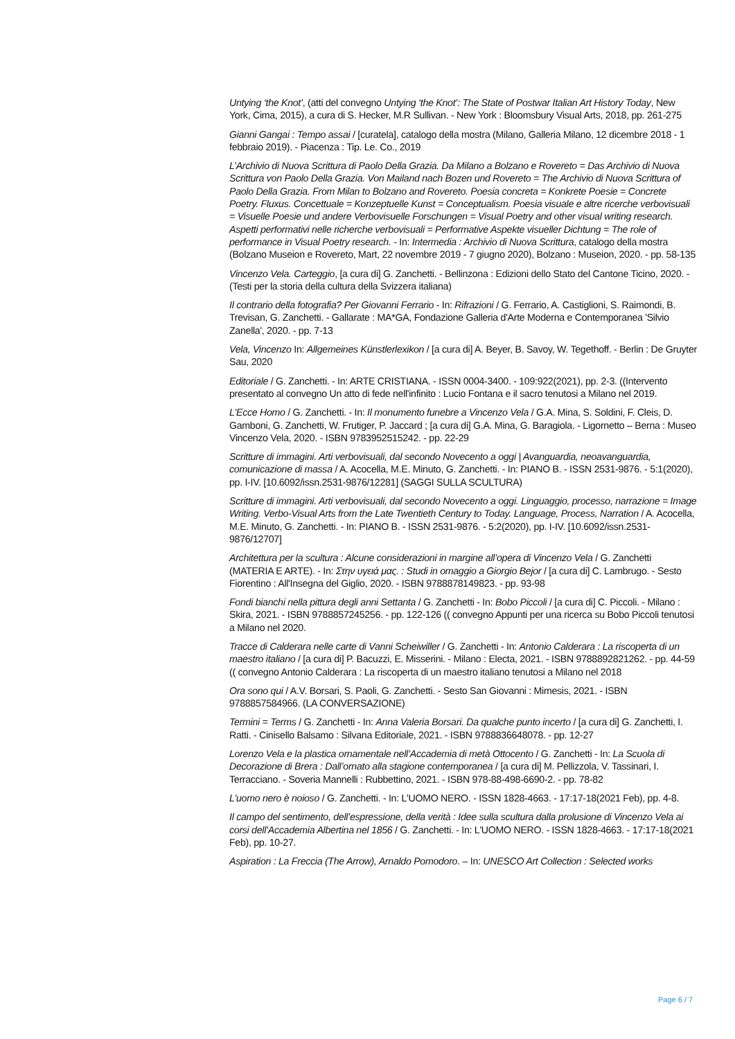Untying ‘the Knot’, (atti del convegno Untying ‘the Knot’: The State of Postwar Italian Art History Today, New York, Cima, 2015), a cura di S. Hecker, M.R Sullivan. - New York : Bloomsbury Visual Arts, 2018, pp. 261-275
Gianni Gangai : Tempo assai / [curatela], catalogo della mostra (Milano, Galleria Milano, 12 dicembre 2018 - 1 febbraio 2019). - Piacenza : Tip. Le. Co., 2019
L’Archivio di Nuova Scrittura di Paolo Della Grazia. Da Milano a Bolzano e Rovereto = Das Archivio di Nuova Scrittura von Paolo Della Grazia. Von Mailand nach Bozen und Rovereto = The Archivio di Nuova Scrittura of Paolo Della Grazia. From Milan to Bolzano and Rovereto. Poesia concreta = Konkrete Poesie = Concrete Poetry. Fluxus. Concettuale = Konzeptuelle Kunst = Conceptualism. Poesia visuale e altre ricerche verbovisuali = Visuelle Poesie und andere Verbovisuelle Forschungen = Visual Poetry and other visual writing research. Aspetti performativi nelle richerche verbovisuali = Performative Aspekte visueller Dichtung = The role of performance in Visual Poetry research. - In: Intermedia : Archivio di Nuova Scrittura, catalogo della mostra (Bolzano Museion e Rovereto, Mart, 22 novembre 2019 - 7 giugno 2020), Bolzano : Museion, 2020. - pp. 58-135
Vincenzo Vela. Carteggio, [a cura di] G. Zanchetti. - Bellinzona : Edizioni dello Stato del Cantone Ticino, 2020. - (Testi per la storia della cultura della Svizzera italiana)
Il contrario della fotografia? Per Giovanni Ferrario - In: Rifrazioni / G. Ferrario, A. Castiglioni, S. Raimondi, B. Trevisan, G. Zanchetti. - Gallarate : MA*GA, Fondazione Galleria d'Arte Moderna e Contemporanea 'Silvio Zanella', 2020. - pp. 7-13
Vela, Vincenzo In: Allgemeines Künstlerlexikon / [a cura di] A. Beyer, B. Savoy, W. Tegethoff. - Berlin : De Gruyter Sau, 2020
Editoriale / G. Zanchetti. - In: ARTE CRISTIANA. - ISSN 0004-3400. - 109:922(2021), pp. 2-3. ((Intervento presentato al convegno Un atto di fede nell'infinito : Lucio Fontana e il sacro tenutosi a Milano nel 2019.
L'Ecce Homo / G. Zanchetti. - In: Il monumento funebre a Vincenzo Vela / G.A. Mina, S. Soldini, F. Cleis, D. Gamboni, G. Zanchetti, W. Frutiger, P. Jaccard ; [a cura di] G.A. Mina, G. Baragiola. - Ligornetto – Berna : Museo Vincenzo Vela, 2020. - ISBN 9783952515242. - pp. 22-29
Scritture di immagini. Arti verbovisuali, dal secondo Novecento a oggi | Avanguardia, neoavanguardia, comunicazione di massa / A. Acocella, M.E. Minuto, G. Zanchetti. - In: PIANO B. - ISSN 2531-9876. - 5:1(2020), pp. I-IV. [10.6092/issn.2531-9876/12281] (SAGGI SULLA SCULTURA)
Scritture di immagini. Arti verbovisuali, dal secondo Novecento a oggi. Linguaggio, processo, narrazione = Image Writing. Verbo-Visual Arts from the Late Twentieth Century to Today. Language, Process, Narration / A. Acocella, M.E. Minuto, G. Zanchetti. - In: PIANO B. - ISSN 2531-9876. - 5:2(2020), pp. I-IV. [10.6092/issn.2531-9876/12707]
Architettura per la scultura : Alcune considerazioni in margine all’opera di Vincenzo Vela / G. Zanchetti (MATERIA E ARTE). - In: Στην υγειά μας. : Studi in omaggio a Giorgio Bejor / [a cura di] C. Lambrugo. - Sesto Fiorentino : All'Insegna del Giglio, 2020. - ISBN 9788878149823. - pp. 93-98
Fondi bianchi nella pittura degli anni Settanta / G. Zanchetti - In: Bobo Piccoli / [a cura di] C. Piccoli. - Milano : Skira, 2021. - ISBN 9788857245256. - pp. 122-126 (( convegno Appunti per una ricerca su Bobo Piccoli tenutosi a Milano nel 2020.
Tracce di Calderara nelle carte di Vanni Scheiwiller / G. Zanchetti - In: Antonio Calderara : La riscoperta di un maestro italiano / [a cura di] P. Bacuzzi, E. Misserini. - Milano : Electa, 2021. - ISBN 9788892821262. - pp. 44-59 (( convegno Antonio Calderara : La riscoperta di un maestro italiano tenutosi a Milano nel 2018
Ora sono qui / A.V. Borsari, S. Paoli, G. Zanchetti. - Sesto San Giovanni : Mimesis, 2021. - ISBN 9788857584966. (LA CONVERSAZIONE)
Termini = Terms / G. Zanchetti - In: Anna Valeria Borsari. Da qualche punto incerto / [a cura di] G. Zanchetti, I. Ratti. - Cinisello Balsamo : Silvana Editoriale, 2021. - ISBN 9788836648078. - pp. 12-27
Lorenzo Vela e la plastica ornamentale nell’Accademia di metà Ottocento / G. Zanchetti - In: La Scuola di Decorazione di Brera : Dall’ornato alla stagione contemporanea / [a cura di] M. Pellizzola, V. Tassinari, I. Terracciano. - Soveria Mannelli : Rubbettino, 2021. - ISBN 978-88-498-6690-2. - pp. 78-82
L'uomo nero è noioso / G. Zanchetti. - In: L'UOMO NERO. - ISSN 1828-4663. - 17:17-18(2021 Feb), pp. 4-8.
Il campo del sentimento, dell’espressione, della verità : Idee sulla scultura dalla prolusione di Vincenzo Vela ai corsi dell’Accademia Albertina nel 1856 / G. Zanchetti. - In: L'UOMO NERO. - ISSN 1828-4663. - 17:17-18(2021 Feb), pp. 10-27.
Aspiration : La Freccia (The Arrow), Arnaldo Pomodoro. – In: UNESCO Art Collection : Selected works
Page 6 / 7